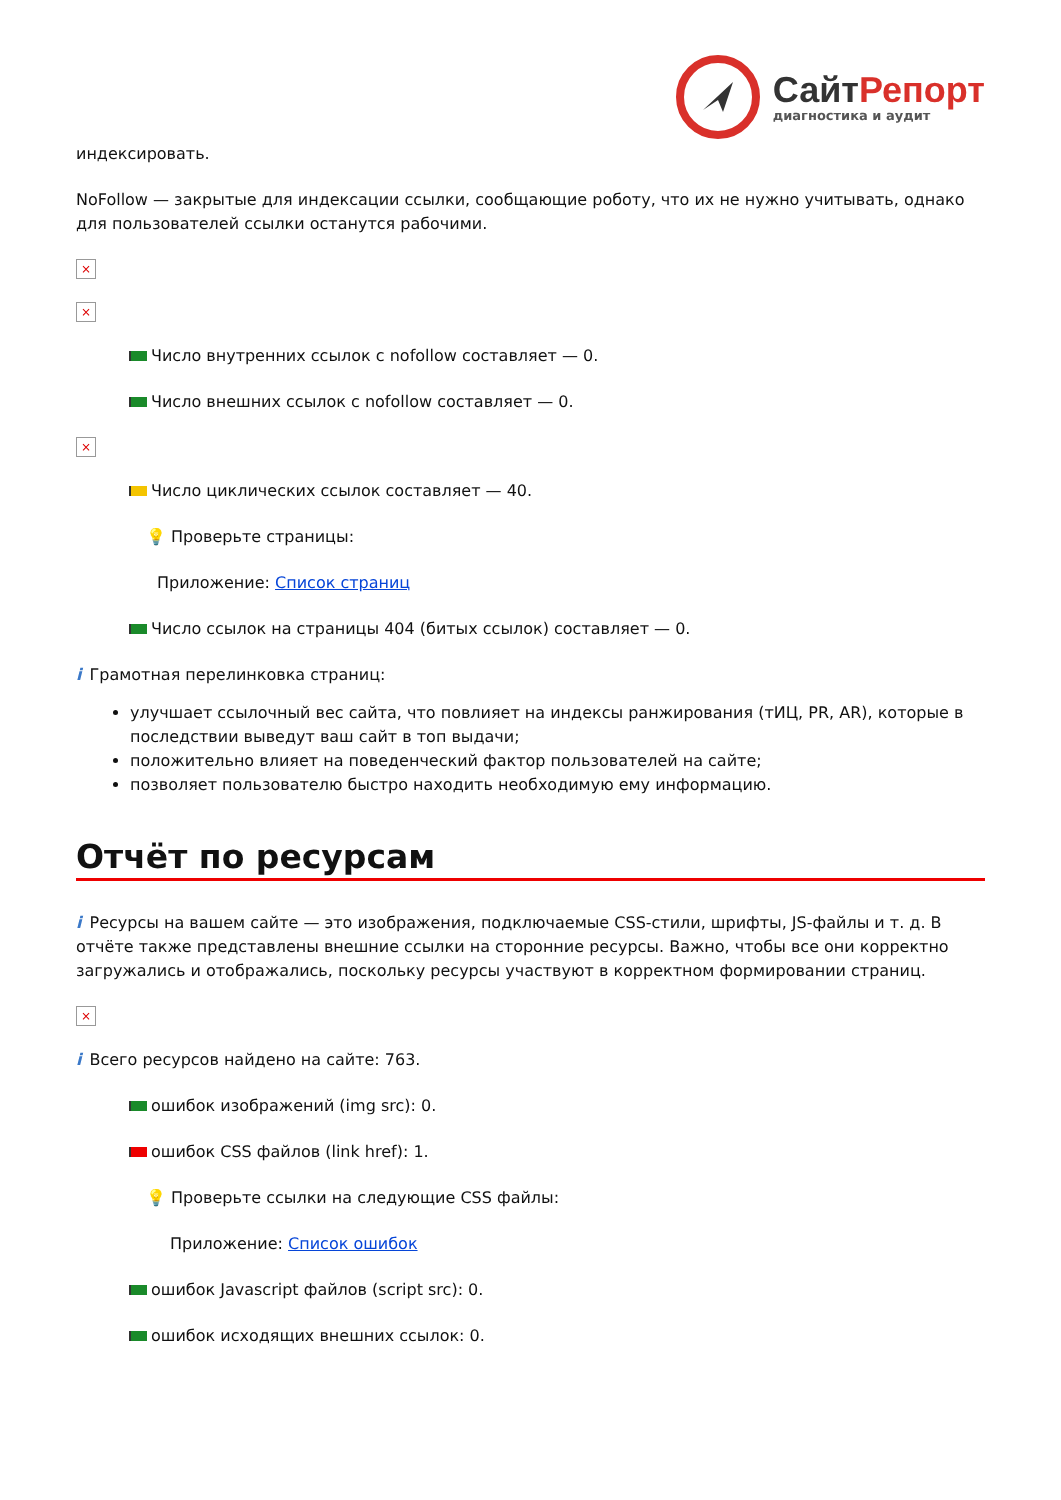СайтРепорт
диагностика и аудит
индексировать.
NoFollow — закрытые для индексации ссылки, сообщающие роботу, что их не нужно учитывать, однако для пользователей ссылки останутся рабочими.
×
×
Число внутренних ссылок с nofollow составляет — 0.
Число внешних ссылок с nofollow составляет — 0.
×
Число циклических ссылок составляет — 40.
💡 Проверьте страницы:
Приложение: Список страниц
Число ссылок на страницы 404 (битых ссылок) составляет — 0.
i Грамотная перелинковка страниц:
улучшает ссылочный вес сайта, что повлияет на индексы ранжирования (тИЦ, PR, AR), которые в последствии выведут ваш сайт в топ выдачи;
положительно влияет на поведенческий фактор пользователей на сайте;
позволяет пользователю быстро находить необходимую ему информацию.
Отчёт по ресурсам
i Ресурсы на вашем сайте — это изображения, подключаемые CSS-стили, шрифты, JS-файлы и т. д. В отчёте также представлены внешние ссылки на сторонние ресурсы. Важно, чтобы все они корректно загружались и отображались, поскольку ресурсы участвуют в корректном формировании страниц.
×
i Всего ресурсов найдено на сайте: 763.
ошибок изображений (img src): 0.
ошибок CSS файлов (link href): 1.
💡 Проверьте ссылки на следующие CSS файлы:
Приложение: Список ошибок
ошибок Javascript файлов (script src): 0.
ошибок исходящих внешних ссылок: 0.